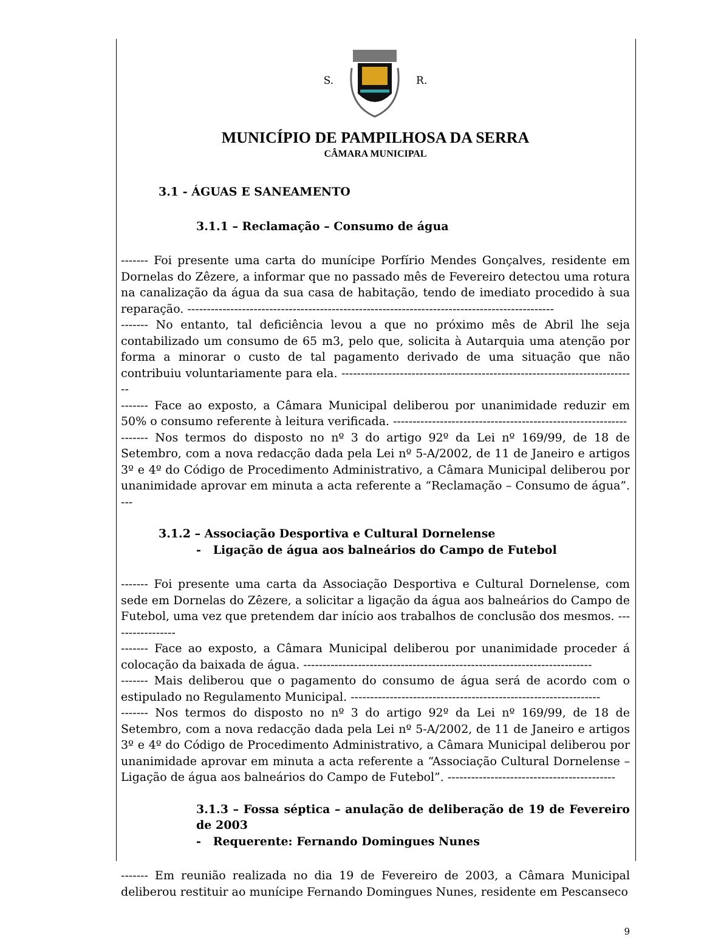S. R.
MUNICÍPIO DE PAMPILHOSA DA SERRA
CÂMARA MUNICIPAL
3.1 - ÁGUAS E SANEAMENTO
3.1.1 – Reclamação – Consumo de água
------- Foi presente uma carta do munícipe Porfírio Mendes Gonçalves, residente em Dornelas do Zêzere, a informar que no passado mês de Fevereiro detectou uma rotura na canalização da água da sua casa de habitação, tendo de imediato procedido à sua reparação. ----------------------------------------------------------------------------------------------
------- No entanto, tal deficiência levou a que no próximo mês de Abril lhe seja contabilizado um consumo de 65 m3, pelo que, solicita à Autarquia uma atenção por forma a minorar o custo de tal pagamento derivado de uma situação que não contribuiu voluntariamente para ela. ----------------------------------------------------------------------------
------- Face ao exposto, a Câmara Municipal deliberou por unanimidade reduzir em 50% o consumo referente à leitura verificada. ------------------------------------------------------------
------- Nos termos do disposto no nº 3 do artigo 92º da Lei nº 169/99, de 18 de Setembro, com a nova redacção dada pela Lei nº 5-A/2002, de 11 de Janeiro e artigos 3º e 4º do Código de Procedimento Administrativo, a Câmara Municipal deliberou por unanimidade aprovar em minuta a acta referente a “Reclamação – Consumo de água”. ---
3.1.2 – Associação Desportiva e Cultural Dornelense
- Ligação de água aos balneários do Campo de Futebol
------- Foi presente uma carta da Associação Desportiva e Cultural Dornelense, com sede em Dornelas do Zêzere, a solicitar a ligação da água aos balneários do Campo de Futebol, uma vez que pretendem dar início aos trabalhos de conclusão dos mesmos. -----------------
------- Face ao exposto, a Câmara Municipal deliberou por unanimidade proceder á colocação da baixada de água. --------------------------------------------------------------------------
------- Mais deliberou que o pagamento do consumo de água será de acordo com o estipulado no Regulamento Municipal. ----------------------------------------------------------------
------- Nos termos do disposto no nº 3 do artigo 92º da Lei nº 169/99, de 18 de Setembro, com a nova redacção dada pela Lei nº 5-A/2002, de 11 de Janeiro e artigos 3º e 4º do Código de Procedimento Administrativo, a Câmara Municipal deliberou por unanimidade aprovar em minuta a acta referente a “Associação Cultural Dornelense – Ligação de água aos balneários do Campo de Futebol”. -------------------------------------------
3.1.3 – Fossa séptica – anulação de deliberação de 19 de Fevereiro de 2003
- Requerente: Fernando Domingues Nunes
------- Em reunião realizada no dia 19 de Fevereiro de 2003, a Câmara Municipal deliberou restituir ao munícipe Fernando Domingues Nunes, residente em Pescanseco
9